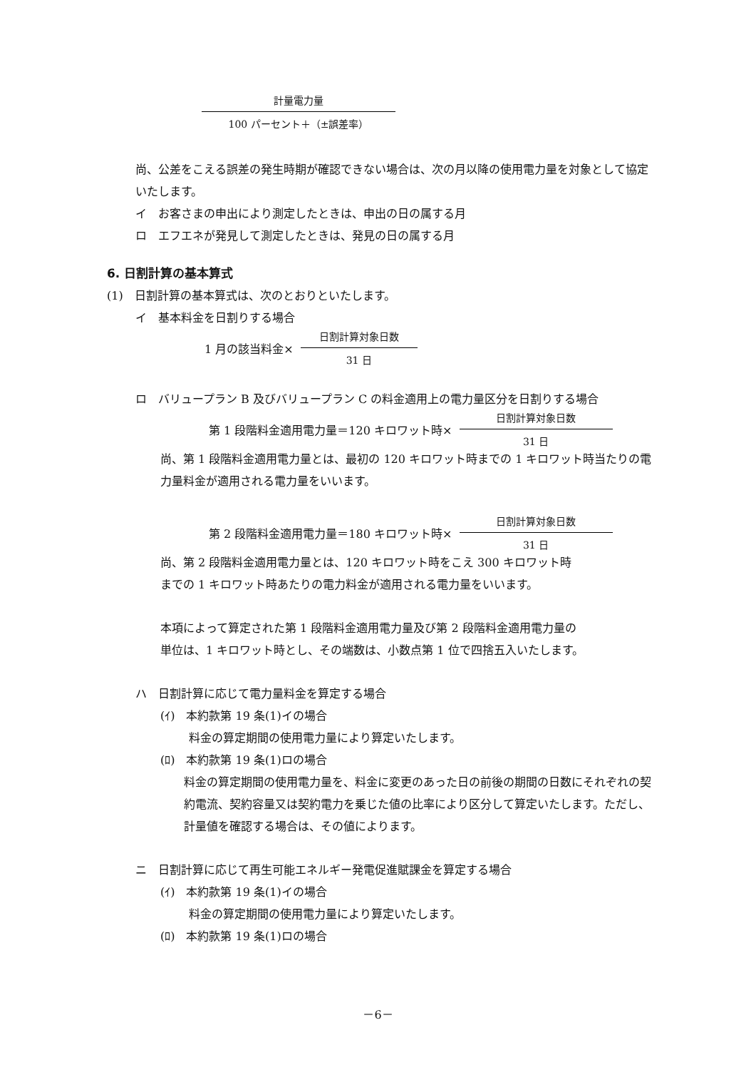計量電力量
100 パーセント＋（±誤差率）
尚、公差をこえる誤差の発生時期が確認できない場合は、次の月以降の使用電力量を対象として協定いたします。
イ　お客さまの申出により測定したときは、申出の日の属する月
ロ　エフエネが発見して測定したときは、発見の日の属する月
6. 日割計算の基本算式
(1)　日割計算の基本算式は、次のとおりといたします。
イ　基本料金を日割りする場合
1 月の該当料金×
日割計算対象日数
31 日
ロ　バリュープラン B 及びバリュープラン C の料金適用上の電力量区分を日割りする場合
第 1 段階料金適用電力量＝120 キロワット時×
日割計算対象日数
31 日
尚、第 1 段階料金適用電力量とは、最初の 120 キロワット時までの 1 キロワット時当たりの電力量料金が適用される電力量をいいます。
第 2 段階料金適用電力量＝180 キロワット時×
日割計算対象日数
31 日
尚、第 2 段階料金適用電力量とは、120 キロワット時をこえ 300 キロワット時
までの 1 キロワット時あたりの電力料金が適用される電力量をいいます。
本項によって算定された第 1 段階料金適用電力量及び第 2 段階料金適用電力量の
単位は、1 キロワット時とし、その端数は、小数点第 1 位で四捨五入いたします。
ハ　日割計算に応じて電力量料金を算定する場合
(ｲ)　本約款第 19 条(1)イの場合
料金の算定期間の使用電力量により算定いたします。
(ﾛ)　本約款第 19 条(1)ロの場合
料金の算定期間の使用電力量を、料金に変更のあった日の前後の期間の日数にそれぞれの契約電流、契約容量又は契約電力を乗じた値の比率により区分して算定いたします。ただし、計量値を確認する場合は、その値によります。
ニ　日割計算に応じて再生可能エネルギー発電促進賦課金を算定する場合
(ｲ)　本約款第 19 条(1)イの場合
料金の算定期間の使用電力量により算定いたします。
(ﾛ)　本約款第 19 条(1)ロの場合
－6－